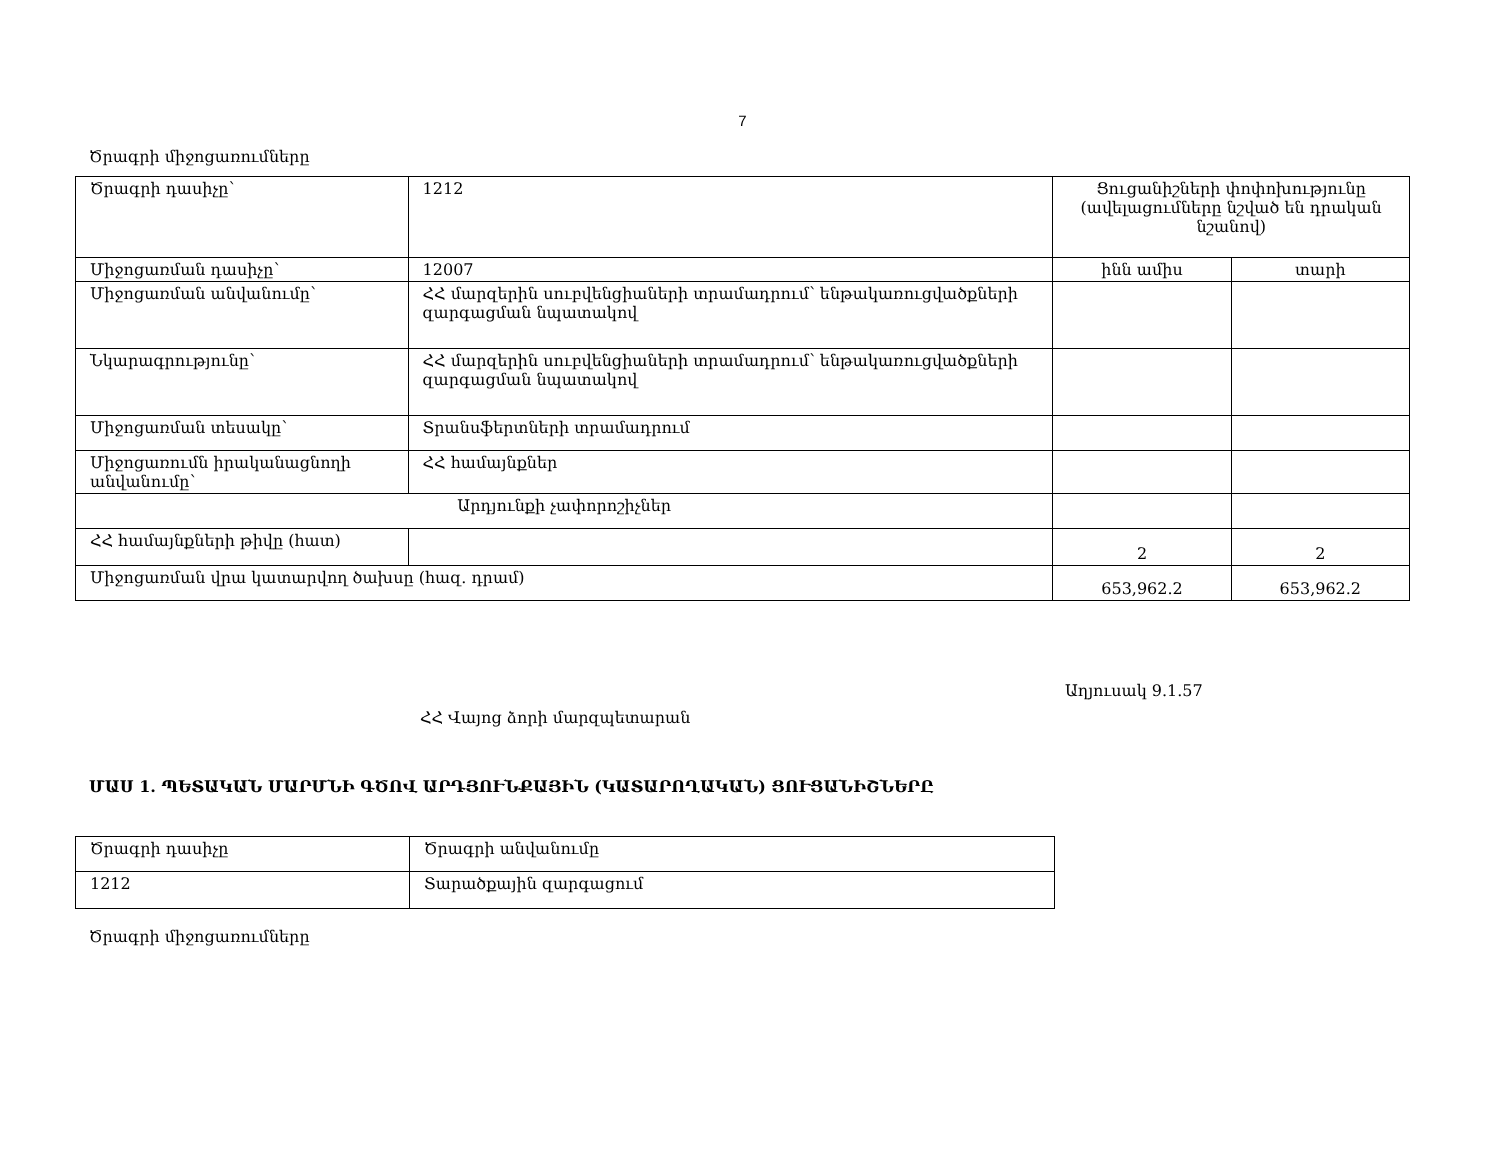7
Ծրագրի միջոցառումները
| Ծրագրի դասիչը՝ | 1212 | Ցուցանիշների փոփոխությունը (ավելացումները նշված են դրական նշանով) | |
| Միջոցառման դասիչը՝ | 12007 | ինն ամիս | տարի |
| Միջոցառման անվանումը՝ | ՀՀ մարզերին սուբվենցիաների տրամադրում՝ ենթակառուցվածքների զարգացման նպատակով | | |
| Նկարագրությունը՝ | ՀՀ մարզերին սուբվենցիաների տրամադրում՝ ենթակառուցվածքների զարգացման նպատակով | | |
| Միջոցառման տեսակը՝ | Տրանսֆերտների տրամադրում | | |
| Միջոցառումն իրականացնողի անվանումը՝ | ՀՀ համայնքներ | | |
| Արդյունքի չափորոշիչներ | | | |
| ՀՀ համայնքների թիվը (հատ) | | 2 | 2 |
| Միջոցառման վրա կատարվող ծախսը (հազ. դրամ) | | 653,962.2 | 653,962.2 |
Աղյուսակ 9.1.57
ՀՀ Վայոց ձորի մարզպետարան
ՄԱՍ 1. ՊԵՏԱԿԱՆ ՄԱՐՄՆԻ ԳԾՈՎ ԱՐԴՅՈՒՆՔԱՅԻՆ (ԿԱՏԱՐՈՂԱԿԱՆ) ՑՈՒՑԱՆԻՇՆԵՐԸ
| Ծրագրի դասիչը | Ծրագրի անվանումը |
| 1212 | Տարածքային զարգացում |
Ծրագրի միջոցառումները